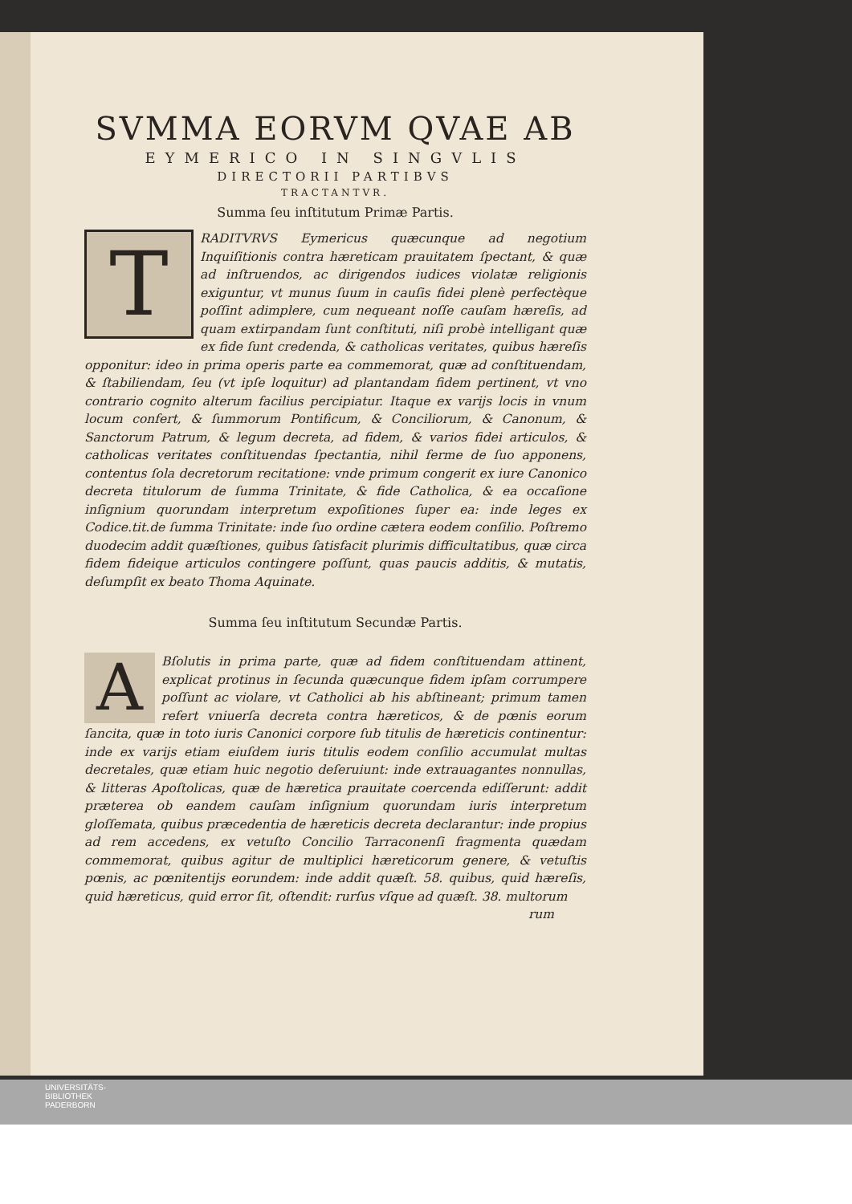SVMMA EORVM QVAE AB
EYMERICO IN SINGVLIS
DIRECTORII PARTIBVS
TRACTANTVR.
Summa ſeu inſtitutum Primæ Partis.
TRADITVRVS Eymericus quæcunque ad negotium Inquiſitionis contra hæreticam prauitatem ſpectant, & quæ ad inſtruendos, ac dirigendos iudices violatæ religionis exiguntur, vt munus ſuum in cauſis fidei plenè perfectèque poſſint adimplere, cum nequeant noſſe cauſam hæreſis, ad quam extirpandam ſunt conſtituti, niſi probè intelligant quæ ex fide ſunt credenda, & catholicas veritates, quibus hæreſis opponitur: ideo in prima operis parte ea commemorat, quæ ad conſtituendam, & ſtabiliendam, ſeu (vt ipſe loquitur) ad plantandam fidem pertinent, vt vno contrario cognito alterum facilius percipiatur. Itaque ex varijs locis in vnum locum confert, & ſummorum Pontificum, & Conciliorum, & Canonum, & Sanctorum Patrum, & legum decreta, ad fidem, & varios fidei articulos, & catholicas veritates conſtituendas ſpectantia, nihil ferme de ſuo apponens, contentus ſola decretorum recitatione: vnde primum congerit ex iure Canonico decreta titulorum de ſumma Trinitate, & fide Catholica, & ea occaſione inſignium quorundam interpretum expoſitiones ſuper ea: inde leges ex Codice.tit.de ſumma Trinitate: inde ſuo ordine cætera eodem conſilio. Poſtremo duodecim addit quæſtiones, quibus ſatisfacit plurimis difficultatibus, quæ circa fidem fideique articulos contingere poſſunt, quas paucis additis, & mutatis, deſumpſit ex beato Thoma Aquinate.
Summa ſeu inſtitutum Secundæ Partis.
ABſolutis in prima parte, quæ ad fidem conſtituendam attinent, explicat protinus in ſecunda quæcunque fidem ipſam corrumpere poſſunt ac violare, vt Catholici ab his abſtineant; primum tamen refert vniuerſa decreta contra hæreticos, & de pœnis eorum ſancita, quæ in toto iuris Canonici corpore ſub titulis de hæreticis continentur: inde ex varijs etiam eiuſdem iuris titulis eodem conſilio accumulat multas decretales, quæ etiam huic negotio deſeruiunt: inde extrauagantes nonnullas, & litteras Apoſtolicas, quæ de hæretica prauitate coercenda ediſſerunt: addit præterea ob eandem cauſam inſignium quorundam iuris interpretum gloſſemata, quibus præcedentia de hæreticis decreta declarantur: inde propius ad rem accedens, ex vetuſto Concilio Tarraconenſi fragmenta quædam commemorat, quibus agitur de multiplici hæreticorum genere, & vetuſtis pœnis, ac pœnitentijs eorundem: inde addit quæſt. 58. quibus, quid hæreſis, quid hæreticus, quid error ſit, oſtendit: rurſus vſque ad quæſt. 38. multorum
rum
UNIVERSITÄTS-
BIBLIOTHEK
PADERBORN